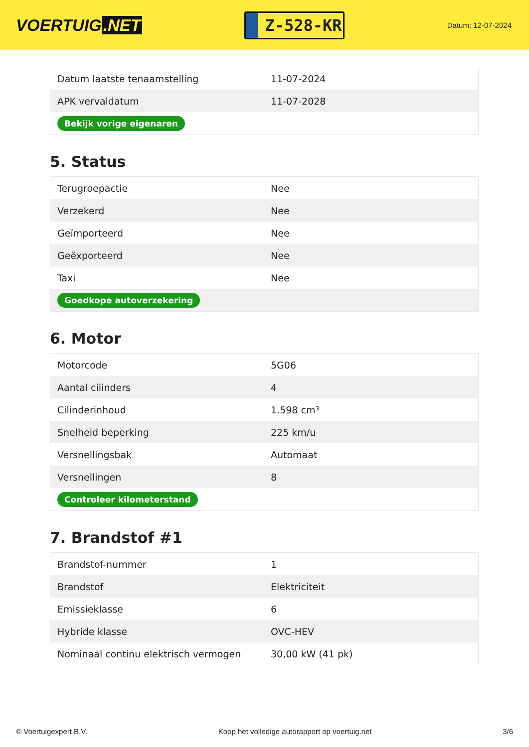VOERTUIG.NET
Z-528-KR
Datum: 12-07-2024
| Datum laatste tenaamstelling | 11-07-2024 |
| APK vervaldatum | 11-07-2028 |
| Bekijk vorige eigenaren | |
5. Status
| Terugroepactie | Nee |
| Verzekerd | Nee |
| Geïmporteerd | Nee |
| Geëxporteerd | Nee |
| Taxi | Nee |
| Goedkope autoverzekering | |
6. Motor
| Motorcode | 5G06 |
| Aantal cilinders | 4 |
| Cilinderinhoud | 1.598 cm³ |
| Snelheid beperking | 225 km/u |
| Versnellingsbak | Automaat |
| Versnellingen | 8 |
| Controleer kilometerstand | |
7. Brandstof #1
| Brandstof-nummer | 1 |
| Brandstof | Elektriciteit |
| Emissieklasse | 6 |
| Hybride klasse | OVC-HEV |
| Nominaal continu elektrisch vermogen | 30,00 kW (41 pk) |
© Voertuigexpert B.V. Koop het volledige autorapport op voertuig.net 3/6